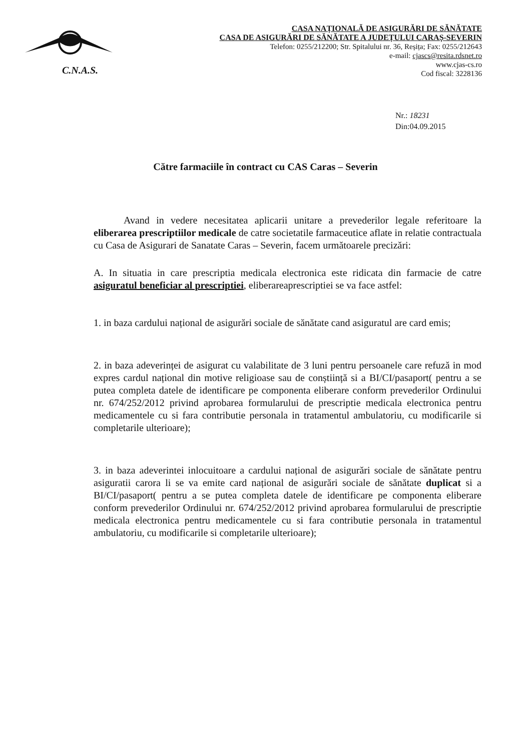C.N.A.S.
CASA NAȚIONALĂ DE ASIGURĂRI DE SĂNĂTATE
CASA DE ASIGURĂRI DE SĂNĂTATE A JUDEȚULUI CARAȘ-SEVERIN
Telefon: 0255/212200; Str. Spitalului nr. 36, Reșița; Fax: 0255/212643
e-mail: cjascs@resita.rdsnet.ro
www.cjas-cs.ro
Cod fiscal: 3228136
Nr.: 18231
Din:04.09.2015
Către farmaciile în contract cu CAS Caras – Severin
Avand in vedere necesitatea aplicarii unitare a prevederilor legale referitoare la eliberarea prescriptiilor medicale de catre societatile farmaceutice aflate in relatie contractuala cu Casa de Asigurari de Sanatate Caras – Severin, facem următoarele precizări:
A. In situatia in care prescriptia medicala electronica este ridicata din farmacie de catre asiguratul beneficiar al prescriptiei, eliberareaprescriptiei se va face astfel:
1. in baza cardului național de asigurări sociale de sănătate cand asiguratul are card emis;
2. in baza adeverinței de asigurat cu valabilitate de 3 luni pentru persoanele care refuză in mod expres cardul național din motive religioase sau de conștiință si a BI/CI/pasaport( pentru a se putea completa datele de identificare pe componenta eliberare conform prevederilor Ordinului nr. 674/252/2012 privind aprobarea formularului de prescriptie medicala electronica pentru medicamentele cu si fara contributie personala in tratamentul ambulatoriu, cu modificarile si completarile ulterioare);
3. in baza adeverintei inlocuitoare a cardului național de asigurări sociale de sănătate pentru asiguratii carora li se va emite card național de asigurări sociale de sănătate duplicat si a BI/CI/pasaport( pentru a se putea completa datele de identificare pe componenta eliberare conform prevederilor Ordinului nr. 674/252/2012 privind aprobarea formularului de prescriptie medicala electronica pentru medicamentele cu si fara contributie personala in tratamentul ambulatoriu, cu modificarile si completarile ulterioare);